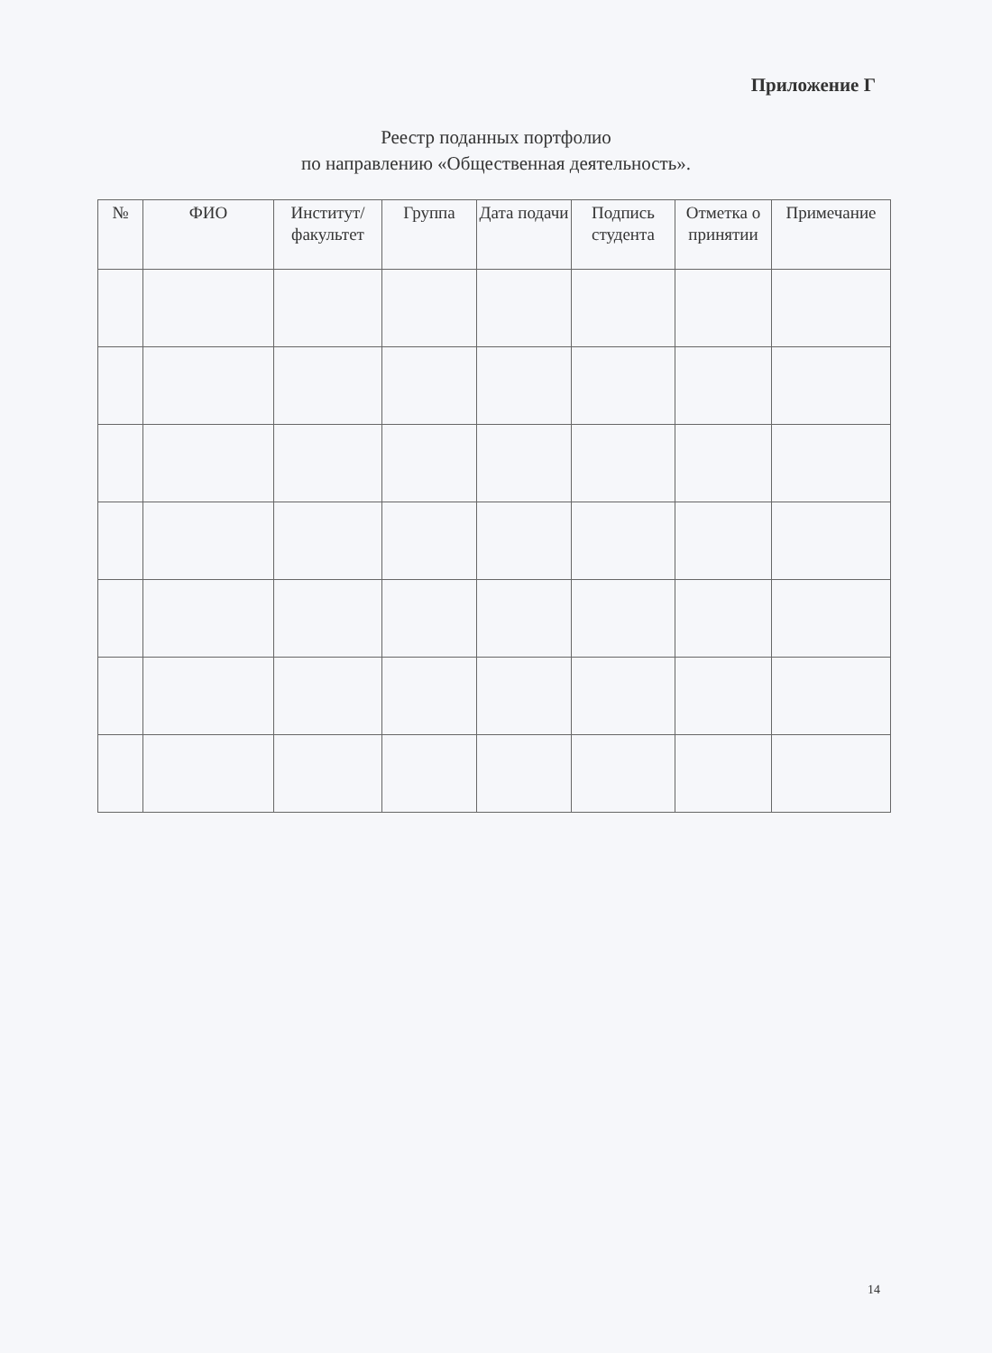Приложение Г
Реестр поданных портфолио
по направлению «Общественная деятельность».
| № | ФИО | Институт/ факультет | Группа | Дата подачи | Подпись студента | Отметка о принятии | Примечание |
| --- | --- | --- | --- | --- | --- | --- | --- |
14